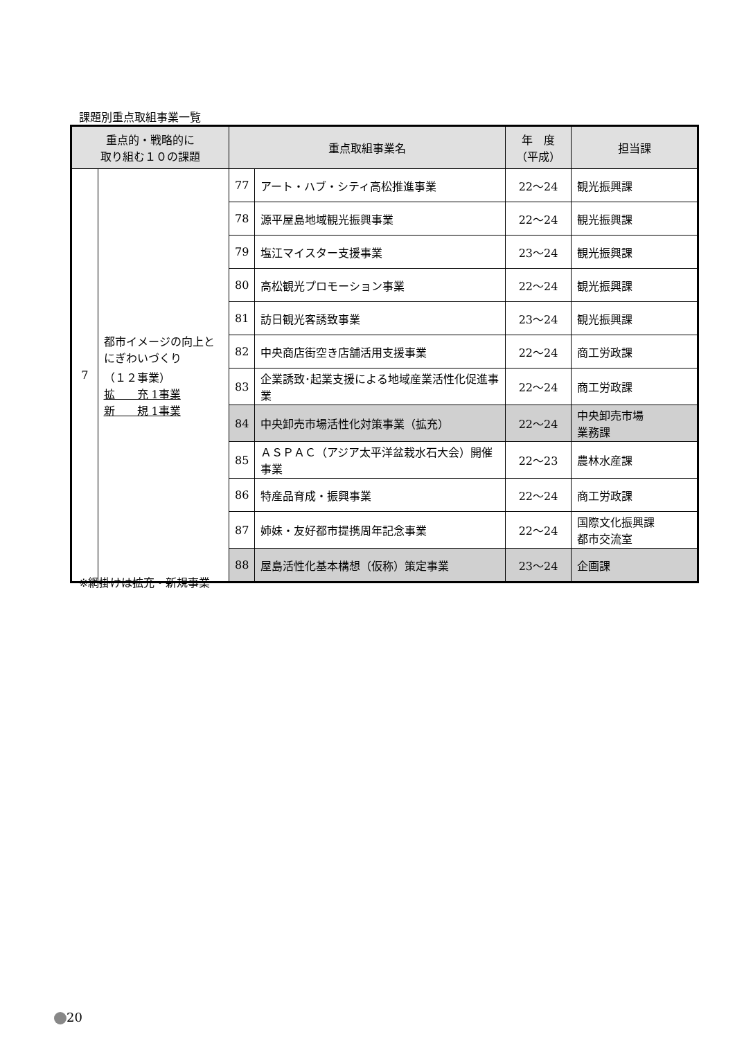課題別重点取組事業一覧
| 重点的・戦略的に 取り組む１０の課題 | | 重点取組事業名 | | 年 度 （平成） | 担当課 |
| --- | --- | --- | --- | --- | --- |
| 7 | 都市イメージの向上とにぎわいづくり （１２事業） 拡 充 1事業 新 規 1事業 | 77 | アート・ハブ・シティ高松推進事業 | 22～24 | 観光振興課 |
| | | 78 | 源平屋島地域観光振興事業 | 22～24 | 観光振興課 |
| | | 79 | 塩江マイスター支援事業 | 23～24 | 観光振興課 |
| | | 80 | 高松観光プロモーション事業 | 22～24 | 観光振興課 |
| | | 81 | 訪日観光客誘致事業 | 23～24 | 観光振興課 |
| | | 82 | 中央商店街空き店舗活用支援事業 | 22～24 | 商工労政課 |
| | | 83 | 企業誘致･起業支援による地域産業活性化促進事業 | 22～24 | 商工労政課 |
| | | 84 | 中央卸売市場活性化対策事業（拡充） | 22～24 | 中央卸売市場 業務課 |
| | | 85 | ＡＳＰＡＣ（アジア太平洋盆栽水石大会）開催事業 | 22～23 | 農林水産課 |
| | | 86 | 特産品育成・振興事業 | 22～24 | 商工労政課 |
| | | 87 | 姉妹・友好都市提携周年記念事業 | 22～24 | 国際文化振興課 都市交流室 |
| | | 88 | 屋島活性化基本構想（仮称）策定事業 | 23～24 | 企画課 |
※網掛けは拡充・新規事業
20